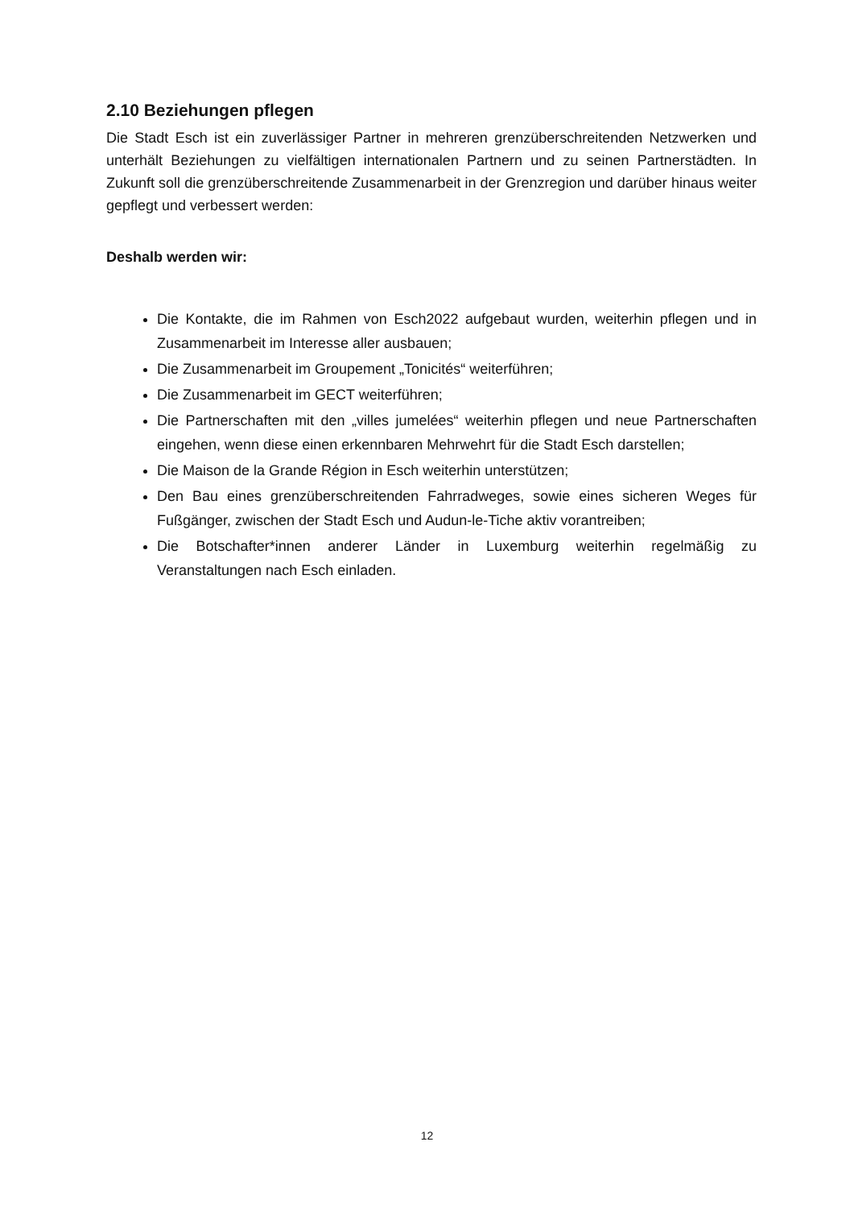2.10 Beziehungen pflegen
Die Stadt Esch ist ein zuverlässiger Partner in mehreren grenzüberschreitenden Netzwerken und unterhält Beziehungen zu vielfältigen internationalen Partnern und zu seinen Partnerstädten. In Zukunft soll die grenzüberschreitende Zusammenarbeit in der Grenzregion und darüber hinaus weiter gepflegt und verbessert werden:
Deshalb werden wir:
Die Kontakte, die im Rahmen von Esch2022 aufgebaut wurden, weiterhin pflegen und in Zusammenarbeit im Interesse aller ausbauen;
Die Zusammenarbeit im Groupement „Tonicités“ weiterführen;
Die Zusammenarbeit im GECT weiterführen;
Die Partnerschaften mit den „villes jumelées“ weiterhin pflegen und neue Partnerschaften eingehen, wenn diese einen erkennbaren Mehrwehrt für die Stadt Esch darstellen;
Die Maison de la Grande Région in Esch weiterhin unterstützen;
Den Bau eines grenzüberschreitenden Fahrradweges, sowie eines sicheren Weges für Fußgänger, zwischen der Stadt Esch und Audun-le-Tiche aktiv vorantreiben;
Die Botschafter*innen anderer Länder in Luxemburg weiterhin regelmäßig zu Veranstaltungen nach Esch einladen.
12